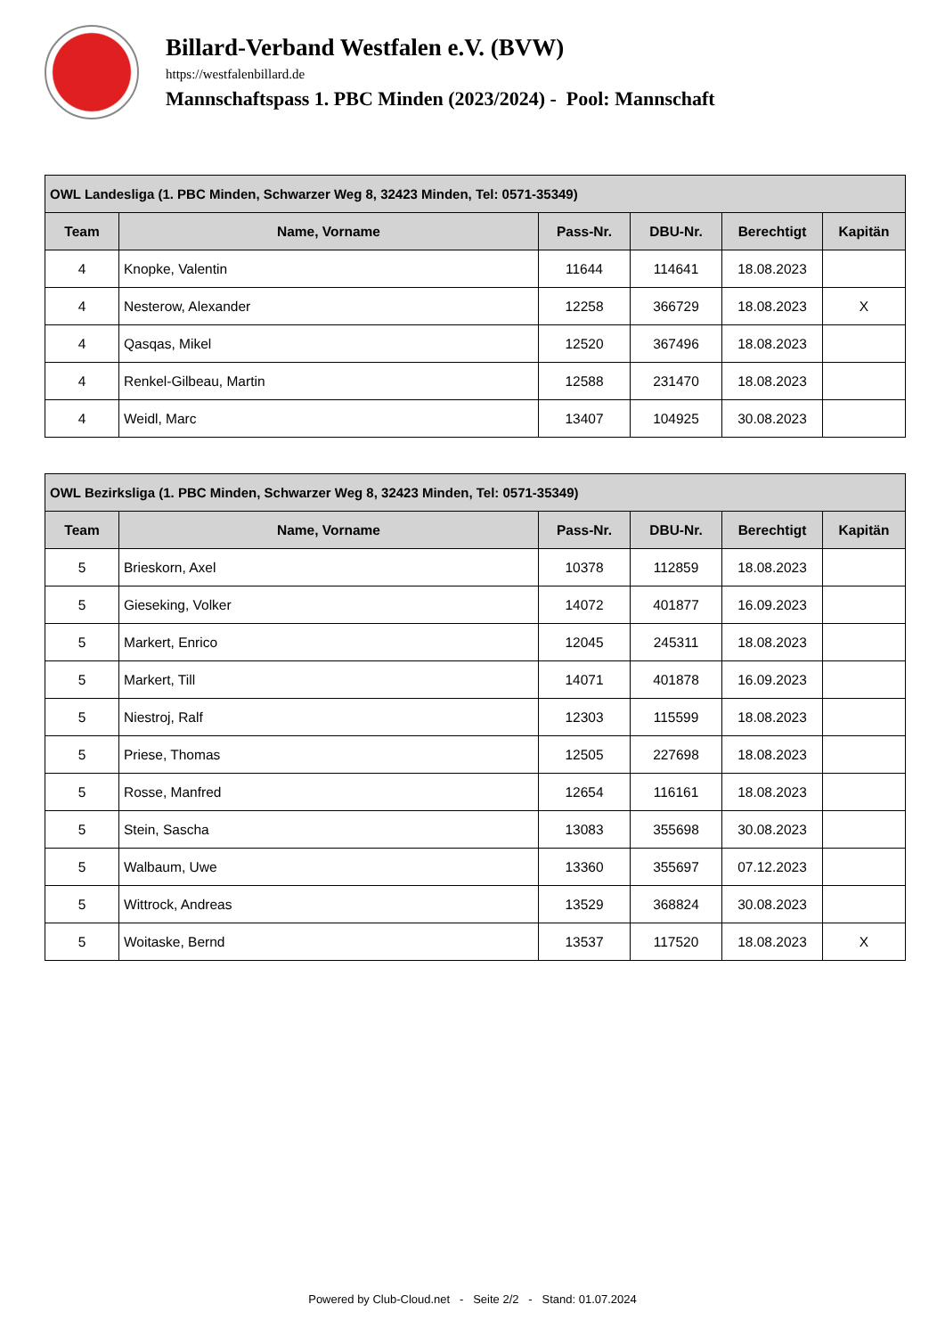Billard-Verband Westfalen e.V. (BVW)
https://westfalenbillard.de
Mannschaftspass 1. PBC Minden (2023/2024) - Pool: Mannschaft
| OWL Landesliga (1. PBC Minden, Schwarzer Weg 8, 32423 Minden, Tel: 0571-35349) | | | | | |
| --- | --- | --- | --- | --- | --- |
| Team | Name, Vorname | Pass-Nr. | DBU-Nr. | Berechtigt | Kapitän |
| 4 | Knopke, Valentin | 11644 | 114641 | 18.08.2023 | |
| 4 | Nesterow, Alexander | 12258 | 366729 | 18.08.2023 | X |
| 4 | Qasqas, Mikel | 12520 | 367496 | 18.08.2023 | |
| 4 | Renkel-Gilbeau, Martin | 12588 | 231470 | 18.08.2023 | |
| 4 | Weidl, Marc | 13407 | 104925 | 30.08.2023 | |
| OWL Bezirksliga (1. PBC Minden, Schwarzer Weg 8, 32423 Minden, Tel: 0571-35349) | | | | | |
| --- | --- | --- | --- | --- | --- |
| Team | Name, Vorname | Pass-Nr. | DBU-Nr. | Berechtigt | Kapitän |
| 5 | Brieskorn, Axel | 10378 | 112859 | 18.08.2023 | |
| 5 | Gieseking, Volker | 14072 | 401877 | 16.09.2023 | |
| 5 | Markert, Enrico | 12045 | 245311 | 18.08.2023 | |
| 5 | Markert, Till | 14071 | 401878 | 16.09.2023 | |
| 5 | Niestroj, Ralf | 12303 | 115599 | 18.08.2023 | |
| 5 | Priese, Thomas | 12505 | 227698 | 18.08.2023 | |
| 5 | Rosse, Manfred | 12654 | 116161 | 18.08.2023 | |
| 5 | Stein, Sascha | 13083 | 355698 | 30.08.2023 | |
| 5 | Walbaum, Uwe | 13360 | 355697 | 07.12.2023 | |
| 5 | Wittrock, Andreas | 13529 | 368824 | 30.08.2023 | |
| 5 | Woitaske, Bernd | 13537 | 117520 | 18.08.2023 | X |
Powered by Club-Cloud.net - Seite 2/2 - Stand: 01.07.2024